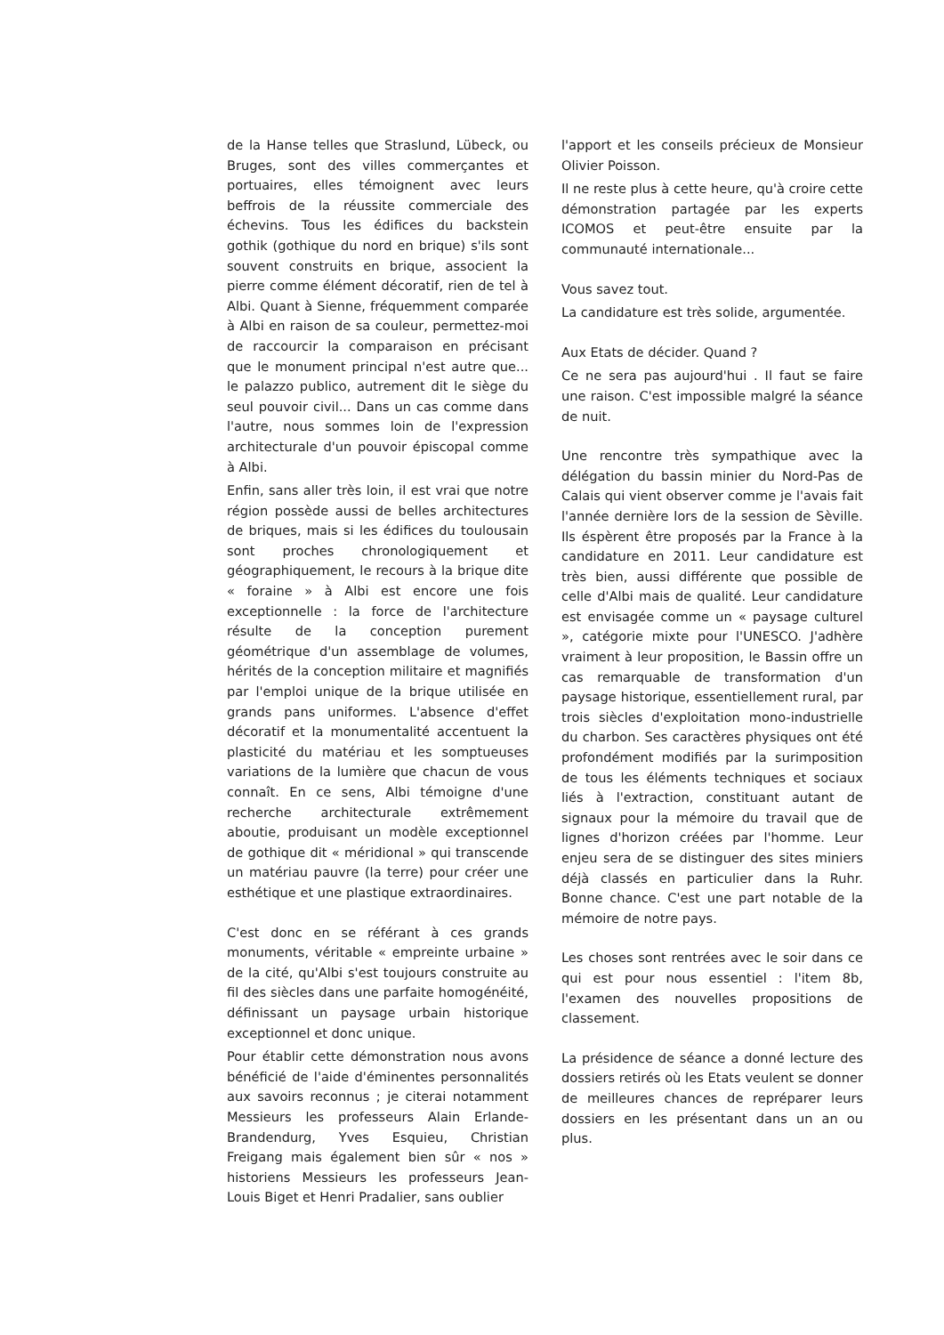de la Hanse telles que Straslund, Lübeck, ou Bruges, sont des villes commerçantes et portuaires, elles témoignent avec leurs beffrois de la réussite commerciale des échevins. Tous les édifices du backstein gothik (gothique du nord en brique) s'ils sont souvent construits en brique, associent la pierre comme élément décoratif, rien de tel à Albi. Quant à Sienne, fréquemment comparée à Albi en raison de sa couleur, permettez-moi de raccourcir la comparaison en précisant que le monument principal n'est autre que... le palazzo publico, autrement dit le siège du seul pouvoir civil... Dans un cas comme dans l'autre, nous sommes loin de l'expression architecturale d'un pouvoir épiscopal comme à Albi.
Enfin, sans aller très loin, il est vrai que notre région possède aussi de belles architectures de briques, mais si les édifices du toulousain sont proches chronologiquement et géographiquement, le recours à la brique dite « foraine » à Albi est encore une fois exceptionnelle : la force de l'architecture résulte de la conception purement géométrique d'un assemblage de volumes, hérités de la conception militaire et magnifiés par l'emploi unique de la brique utilisée en grands pans uniformes. L'absence d'effet décoratif et la monumentalité accentuent la plasticité du matériau et les somptueuses variations de la lumière que chacun de vous connaît. En ce sens, Albi témoigne d'une recherche architecturale extrêmement aboutie, produisant un modèle exceptionnel de gothique dit « méridional » qui transcende un matériau pauvre (la terre) pour créer une esthétique et une plastique extraordinaires.
C'est donc en se référant à ces grands monuments, véritable « empreinte urbaine » de la cité, qu'Albi s'est toujours construite au fil des siècles dans une parfaite homogénéité, définissant un paysage urbain historique exceptionnel et donc unique.
Pour établir cette démonstration nous avons bénéficié de l'aide d'éminentes personnalités aux savoirs reconnus ; je citerai notamment Messieurs les professeurs Alain Erlande-Brandendurg, Yves Esquieu, Christian Freigang mais également bien sûr « nos » historiens Messieurs les professeurs Jean-Louis Biget et Henri Pradalier, sans oublier
l'apport et les conseils précieux de Monsieur Olivier Poisson.
Il ne reste plus à cette heure, qu'à croire cette démonstration partagée par les experts ICOMOS et peut-être ensuite par la communauté internationale...
Vous savez tout.
La candidature est très solide, argumentée.
Aux Etats de décider. Quand ?
Ce ne sera pas aujourd'hui . Il faut se faire une raison. C'est impossible malgré la séance de nuit.
Une rencontre très sympathique avec la délégation du bassin minier du Nord-Pas de Calais qui vient observer comme je l'avais fait l'année dernière lors de la session de Sèville. Ils éspèrent être proposés par la France à la candidature en 2011. Leur candidature est très bien, aussi différente que possible de celle d'Albi mais de qualité. Leur candidature est envisagée comme un « paysage culturel », catégorie mixte pour l'UNESCO. J'adhère vraiment à leur proposition, le Bassin offre un cas remarquable de transformation d'un paysage historique, essentiellement rural, par trois siècles d'exploitation mono-industrielle du charbon. Ses caractères physiques ont été profondément modifiés par la surimposition de tous les éléments techniques et sociaux liés à l'extraction, constituant autant de signaux pour la mémoire du travail que de lignes d'horizon créées par l'homme. Leur enjeu sera de se distinguer des sites miniers déjà classés en particulier dans la Ruhr. Bonne chance. C'est une part notable de la mémoire de notre pays.
Les choses sont rentrées avec le soir dans ce qui est pour nous essentiel : l'item 8b, l'examen des nouvelles propositions de classement.
La présidence de séance a donné lecture des dossiers retirés où les Etats veulent se donner de meilleures chances de reprépa­rer leurs dossiers en les présentant dans un an ou plus.